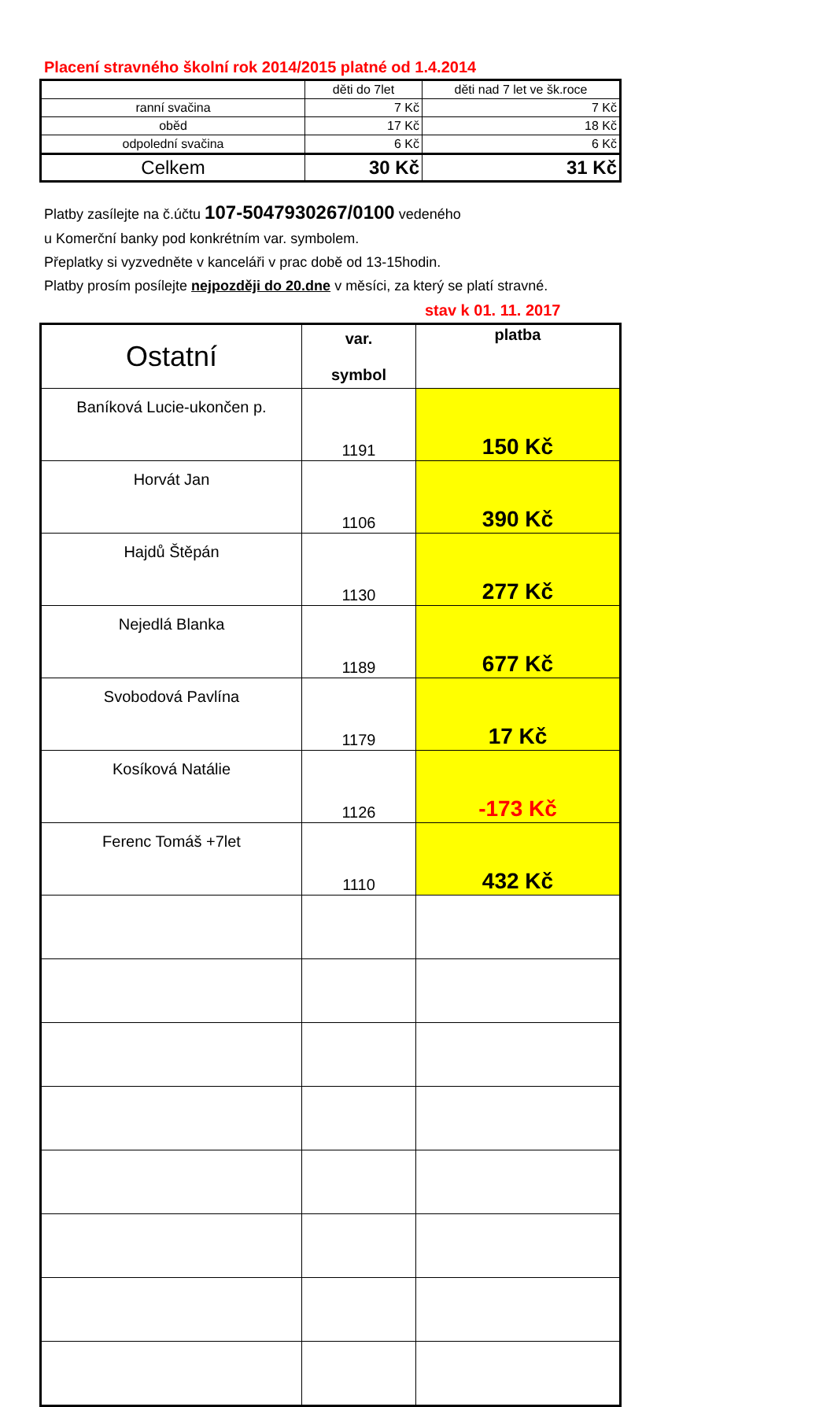Placení stravného školní rok 2014/2015 platné od 1.4.2014
| | děti do 7let | děti nad 7 let ve šk.roce |
| ranní svačina | 7 Kč | 7 Kč |
| oběd | 17 Kč | 18 Kč |
| odpolední svačina | 6 Kč | 6 Kč |
| Celkem | 30 Kč | 31 Kč |
Platby zasílejte na č.účtu 107-5047930267/0100 vedeného
u Komerční banky pod konkrétním var. symbolem.
Přeplatky si vyzvedněte v kanceláři v prac době od 13-15hodin.
Platby prosím posílejte nejpozději do 20.dne v měsíci, za který se platí stravné.
stav k 01. 11. 2017
| Ostatní | var. symbol | platba |
| --- | --- | --- |
| Baníková Lucie-ukončen p. | 1191 | 150 Kč |
| Horvát Jan | 1106 | 390 Kč |
| Hajdů Štěpán | 1130 | 277 Kč |
| Nejedlá Blanka | 1189 | 677 Kč |
| Svobodová Pavlína | 1179 | 17 Kč |
| Kosíková Natálie | 1126 | -173 Kč |
| Ferenc Tomáš +7let | 1110 | 432 Kč |